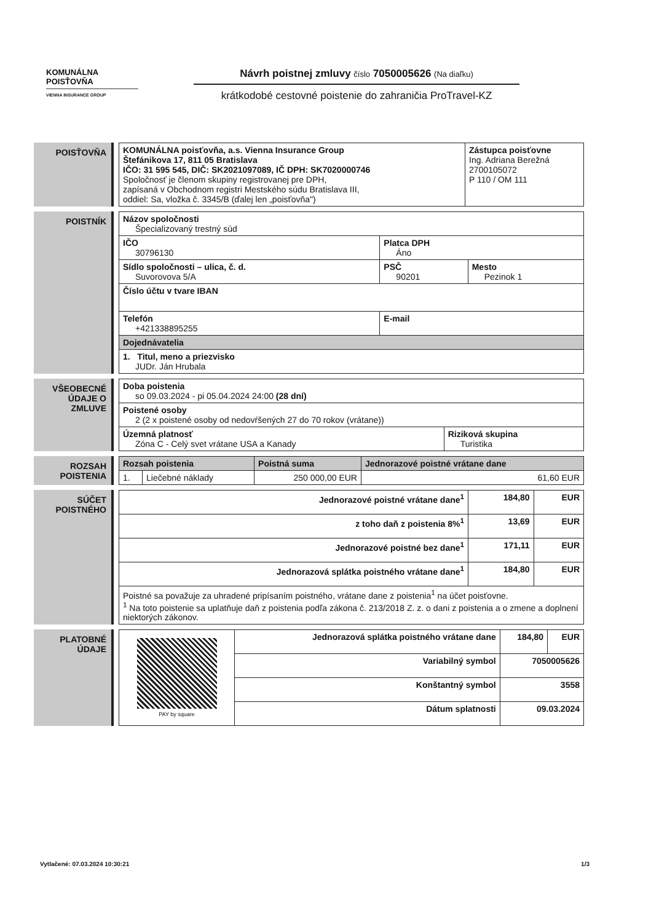KOMUNÁLNA
POISŤOVŇA
VIENNA INSURANCE GROUP
Návrh poistnej zmluvy číslo 7050005626 (Na diaľku)
krátkodobé cestovné poistenie do zahraničia ProTravel-KZ
POISŤOVŇA
| KOMUNÁLNA poisťovňa, a.s. Vienna Insurance Group Štefánikova 17, 811 05 Bratislava IČO: 31 595 545, DIČ: SK2021097089, IČ DPH: SK7020000746 Spoločnosť je členom skupiny registrovanej pre DPH, zapísaná v Obchodnom registri Mestského súdu Bratislava III, oddiel: Sa, vložka č. 3345/B (ďalej len „poisťovňa") | Zástupca poisťovne Ing. Adriana Berežná 2700105072 P 110 / OM 111 |
POISTNÍK
| Názov spoločnosti Špecializovaný trestný súd | | |
| IČO 30796130 | Platca DPH Áno | |
| Sídlo spoločnosti – ulica, č. d. Suvorovova 5/A | PSČ 90201 | Mesto Pezinok 1 |
| Číslo účtu v tvare IBAN | | |
| Telefón +421338895255 | E-mail | |
| Dojednávatelia | | |
| 1. Titul, meno a priezvisko JUDr. Ján Hrubala | | |
VŠEOBECNÉ
ÚDAJE O
ZMLUVE
| Doba poistenia so 09.03.2024 - pi 05.04.2024 24:00 (28 dní) | |
| Poistené osoby 2 (2 x poistené osoby od nedovŕšených 27 do 70 rokov (vrátane)) | |
| Územná platnosť Zóna C - Celý svet vrátane USA a Kanady | Riziková skupina Turistika |
ROZSAH
POISTENIA
| Rozsah poistenia | | Poistná suma | Jednorazové poistné vrátane dane |
| --- | --- | --- | --- |
| 1. | Liečebné náklady | 250 000,00 EUR | 61,60 EUR |
SÚČET
POISTNÉHO
| Jednorazové poistné vrátane dane<sup>1</sup> | 184,80 | EUR |
| z toho daň z poistenia 8%<sup>1</sup> | 13,69 | EUR |
| Jednorazové poistné bez dane<sup>1</sup> | 171,11 | EUR |
| Jednorazová splátka poistného vrátane dane<sup>1</sup> | 184,80 | EUR |
| Poistné sa považuje za uhradené pripísaním poistného, vrátane dane z poistenia<sup>1</sup> na účet poisťovne. <sup>1</sup> Na toto poistenie sa uplatňuje daň z poistenia podľa zákona č. 213/2018 Z. z. o dani z poistenia a o zmene a doplnení niektorých zákonov. | | |
PLATOBNÉ
ÚDAJE
| PAY by square | Jednorazová splátka poistného vrátane dane | 184,80 | EUR |
| | Variabilný symbol | 7050005626 | |
| | Konštantný symbol | 3558 | |
| | Dátum splatnosti | 09.03.2024 | |
Vytlačené: 07.03.2024 10:30:21 1/3